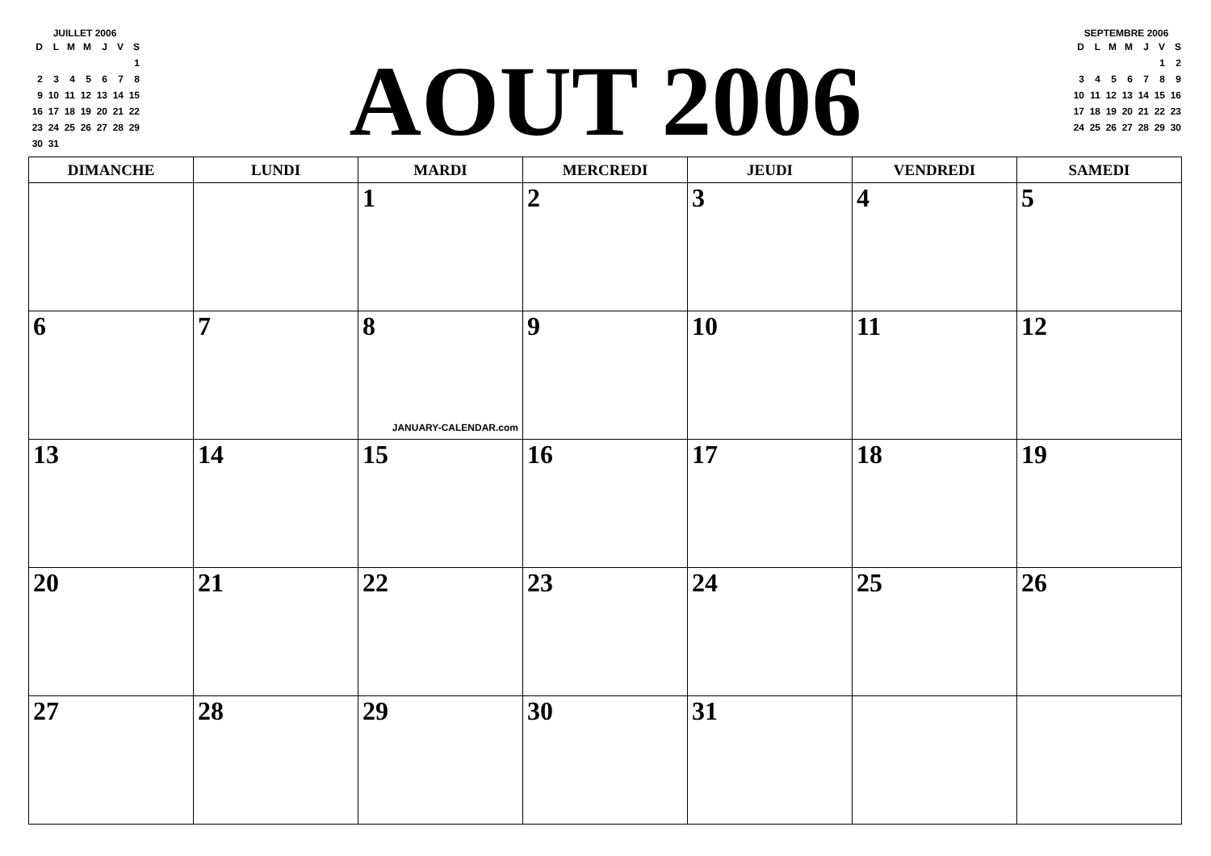JUILLET 2006
| D | L | M | M | J | V | S |
| --- | --- | --- | --- | --- | --- | --- |
| | | | | | | 1 |
| 2 | 3 | 4 | 5 | 6 | 7 | 8 |
| 9 | 10 | 11 | 12 | 13 | 14 | 15 |
| 16 | 17 | 18 | 19 | 20 | 21 | 22 |
| 23 | 24 | 25 | 26 | 27 | 28 | 29 |
| 30 | 31 | | | | | |
AOUT 2006
SEPTEMBRE 2006
| D | L | M | M | J | V | S |
| --- | --- | --- | --- | --- | --- | --- |
| | | | | | 1 | 2 |
| 3 | 4 | 5 | 6 | 7 | 8 | 9 |
| 10 | 11 | 12 | 13 | 14 | 15 | 16 |
| 17 | 18 | 19 | 20 | 21 | 22 | 23 |
| 24 | 25 | 26 | 27 | 28 | 29 | 30 |
| DIMANCHE | LUNDI | MARDI | MERCREDI | JEUDI | VENDREDI | SAMEDI |
| --- | --- | --- | --- | --- | --- | --- |
| | | 1 | 2 | 3 | 4 | 5 |
| 6 | 7 | 8 JANUARY-CALENDAR.com | 9 | 10 | 11 | 12 |
| 13 | 14 | 15 | 16 | 17 | 18 | 19 |
| 20 | 21 | 22 | 23 | 24 | 25 | 26 |
| 27 | 28 | 29 | 30 | 31 | | |